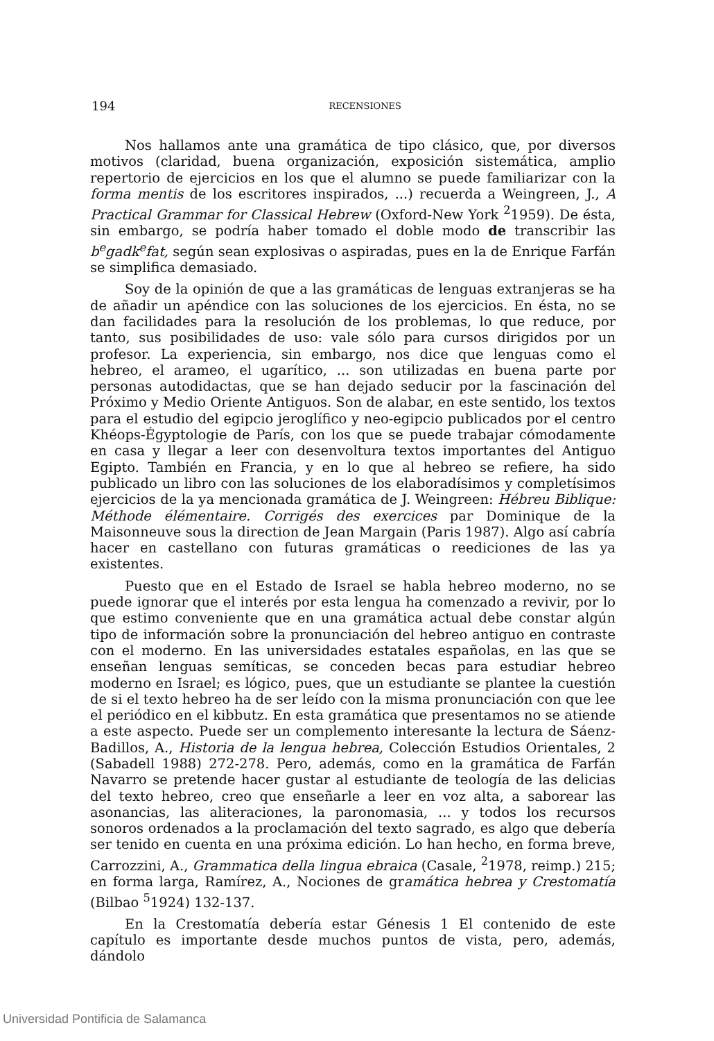194
RECENSIONES
Nos hallamos ante una gramática de tipo clásico, que, por diversos motivos (claridad, buena organización, exposición sistemática, amplio repertorio de ejercicios en los que el alumno se puede familiarizar con la forma mentis de los escritores inspirados, ...) recuerda a Weingreen, J., A Practical Grammar for Classical Hebrew (Oxford-New York <sup>2</sup>1959). De ésta, sin embargo, se podría haber tomado el doble modo de transcribir las b<sup>e</sup>gadk<sup>e</sup>fat, según sean explosivas o aspiradas, pues en la de Enrique Farfán se simplifica demasiado.
Soy de la opinión de que a las gramáticas de lenguas extranjeras se ha de añadir un apéndice con las soluciones de los ejercicios. En ésta, no se dan facilidades para la resolución de los problemas, lo que reduce, por tanto, sus posibilidades de uso: vale sólo para cursos dirigidos por un profesor. La experiencia, sin embargo, nos dice que lenguas como el hebreo, el arameo, el ugarítico, ... son utilizadas en buena parte por personas autodidactas, que se han dejado seducir por la fascinación del Próximo y Medio Oriente Antiguos. Son de alabar, en este sentido, los textos para el estudio del egipcio jeroglífico y neo-egipcio publicados por el centro Khéops-Égyptologie de París, con los que se puede trabajar cómodamente en casa y llegar a leer con desenvoltura textos importantes del Antiguo Egipto. También en Francia, y en lo que al hebreo se refiere, ha sido publicado un libro con las soluciones de los elaboradísimos y completísimos ejercicios de la ya mencionada gramática de J. Weingreen: Hébreu Biblique: Méthode élémentaire. Corrigés des exercices par Dominique de la Maisonneuve sous la direction de Jean Margain (Paris 1987). Algo así cabría hacer en castellano con futuras gramáticas o reediciones de las ya existentes.
Puesto que en el Estado de Israel se habla hebreo moderno, no se puede ignorar que el interés por esta lengua ha comenzado a revivir, por lo que estimo conveniente que en una gramática actual debe constar algún tipo de información sobre la pronunciación del hebreo antiguo en contraste con el moderno. En las universidades estatales españolas, en las que se enseñan lenguas semíticas, se conceden becas para estudiar hebreo moderno en Israel; es lógico, pues, que un estudiante se plantee la cuestión de si el texto hebreo ha de ser leído con la misma pronunciación con que lee el periódico en el kibbutz. En esta gramática que presentamos no se atiende a este aspecto. Puede ser un complemento interesante la lectura de Sáenz-Badillos, A., Historia de la lengua hebrea, Colección Estudios Orientales, 2 (Sabadell 1988) 272-278. Pero, además, como en la gramática de Farfán Navarro se pretende hacer gustar al estudiante de teología de las delicias del texto hebreo, creo que enseñarle a leer en voz alta, a saborear las asonancias, las aliteraciones, la paronomasia, ... y todos los recursos sonoros ordenados a la proclamación del texto sagrado, es algo que debería ser tenido en cuenta en una próxima edición. Lo han hecho, en forma breve, Carrozzini, A., Grammatica della lingua ebraica (Casale, <sup>2</sup>1978, reimp.) 215; en forma larga, Ramírez, A., Nociones de gramática hebrea y Crestomatía (Bilbao <sup>5</sup>1924) 132-137.
En la Crestomatía debería estar Génesis 1 El contenido de este capítulo es importante desde muchos puntos de vista, pero, además, dándolo
Universidad Pontificia de Salamanca